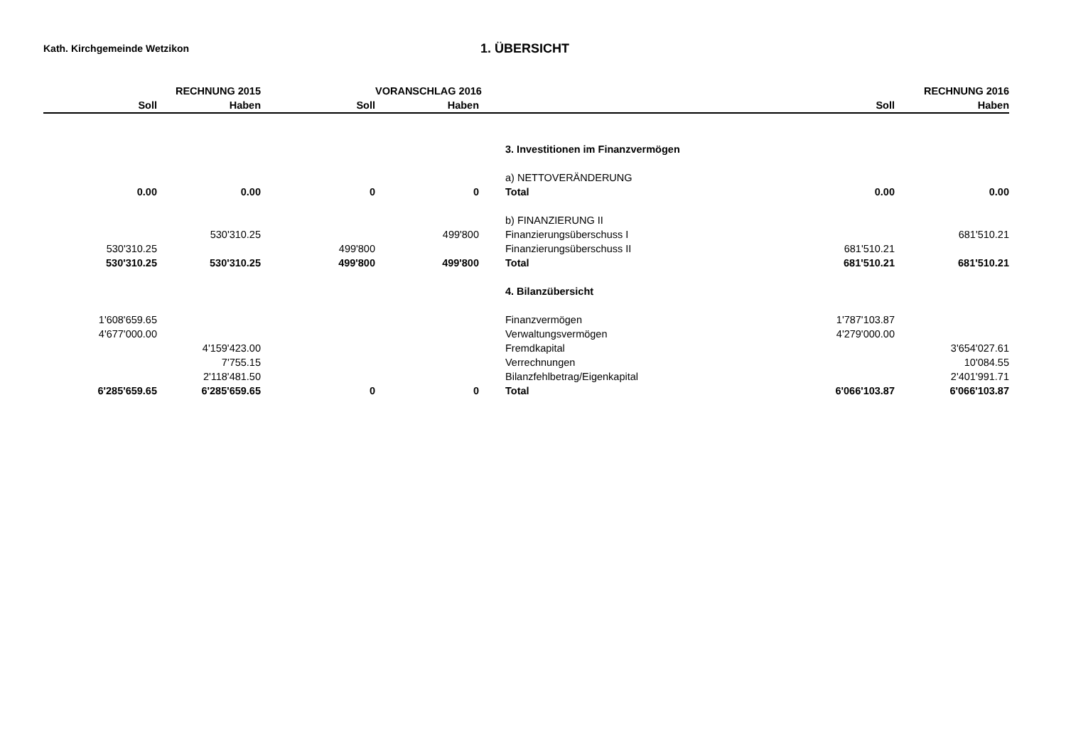Kath. Kirchgemeinde Wetzikon
1. ÜBERSICHT
| | RECHNUNG 2015 | | VORANSCHLAG 2016 | | | RECHNUNG 2016 |
| --- | --- | --- | --- | --- | --- | --- |
| Soll | Haben | Soll | Haben | | Soll | Haben |
| | | | | 3. Investitionen im Finanzvermögen | | |
| | | | | a) NETTOVERÄNDERUNG | | |
| 0.00 | 0.00 | 0 | 0 | Total | 0.00 | 0.00 |
| | | | | b) FINANZIERUNG II | | |
| | 530'310.25 | | 499'800 | Finanzierungsüberschuss I | | 681'510.21 |
| 530'310.25 | | 499'800 | | Finanzierungsüberschuss II | 681'510.21 | |
| 530'310.25 | 530'310.25 | 499'800 | 499'800 | Total | 681'510.21 | 681'510.21 |
| | | | | 4. Bilanzübersicht | | |
| 1'608'659.65 | | | | Finanzvermögen | 1'787'103.87 | |
| 4'677'000.00 | | | | Verwaltungsvermögen | 4'279'000.00 | |
| | 4'159'423.00 | | | Fremdkapital | | 3'654'027.61 |
| | 7'755.15 | | | Verrechnungen | | 10'084.55 |
| | 2'118'481.50 | | | Bilanzfehlbetrag/Eigenkapital | | 2'401'991.71 |
| 6'285'659.65 | 6'285'659.65 | 0 | 0 | Total | 6'066'103.87 | 6'066'103.87 |